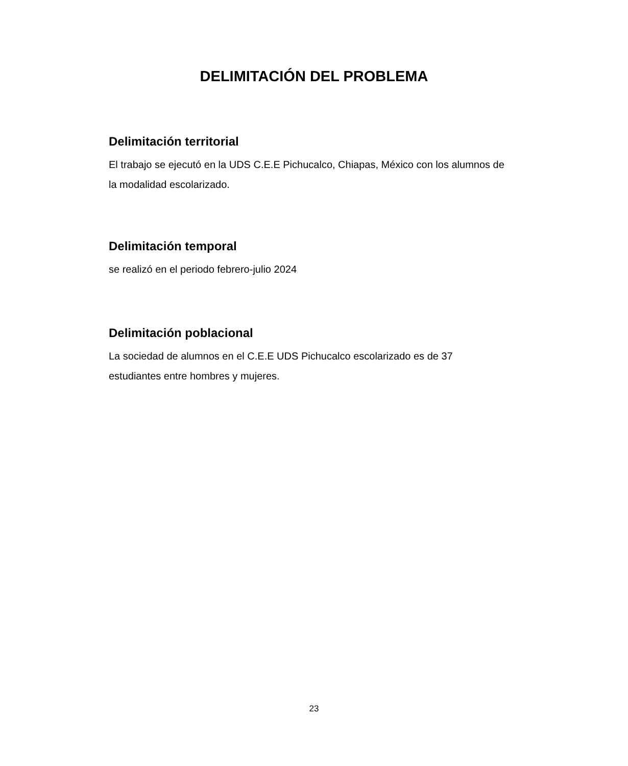DELIMITACIÓN DEL PROBLEMA
Delimitación territorial
El trabajo se ejecutó en la UDS C.E.E Pichucalco, Chiapas, México con los alumnos de la modalidad escolarizado.
Delimitación temporal
se realizó en el periodo febrero-julio 2024
Delimitación poblacional
La sociedad de alumnos en el C.E.E UDS Pichucalco escolarizado es de 37 estudiantes entre hombres y mujeres.
23